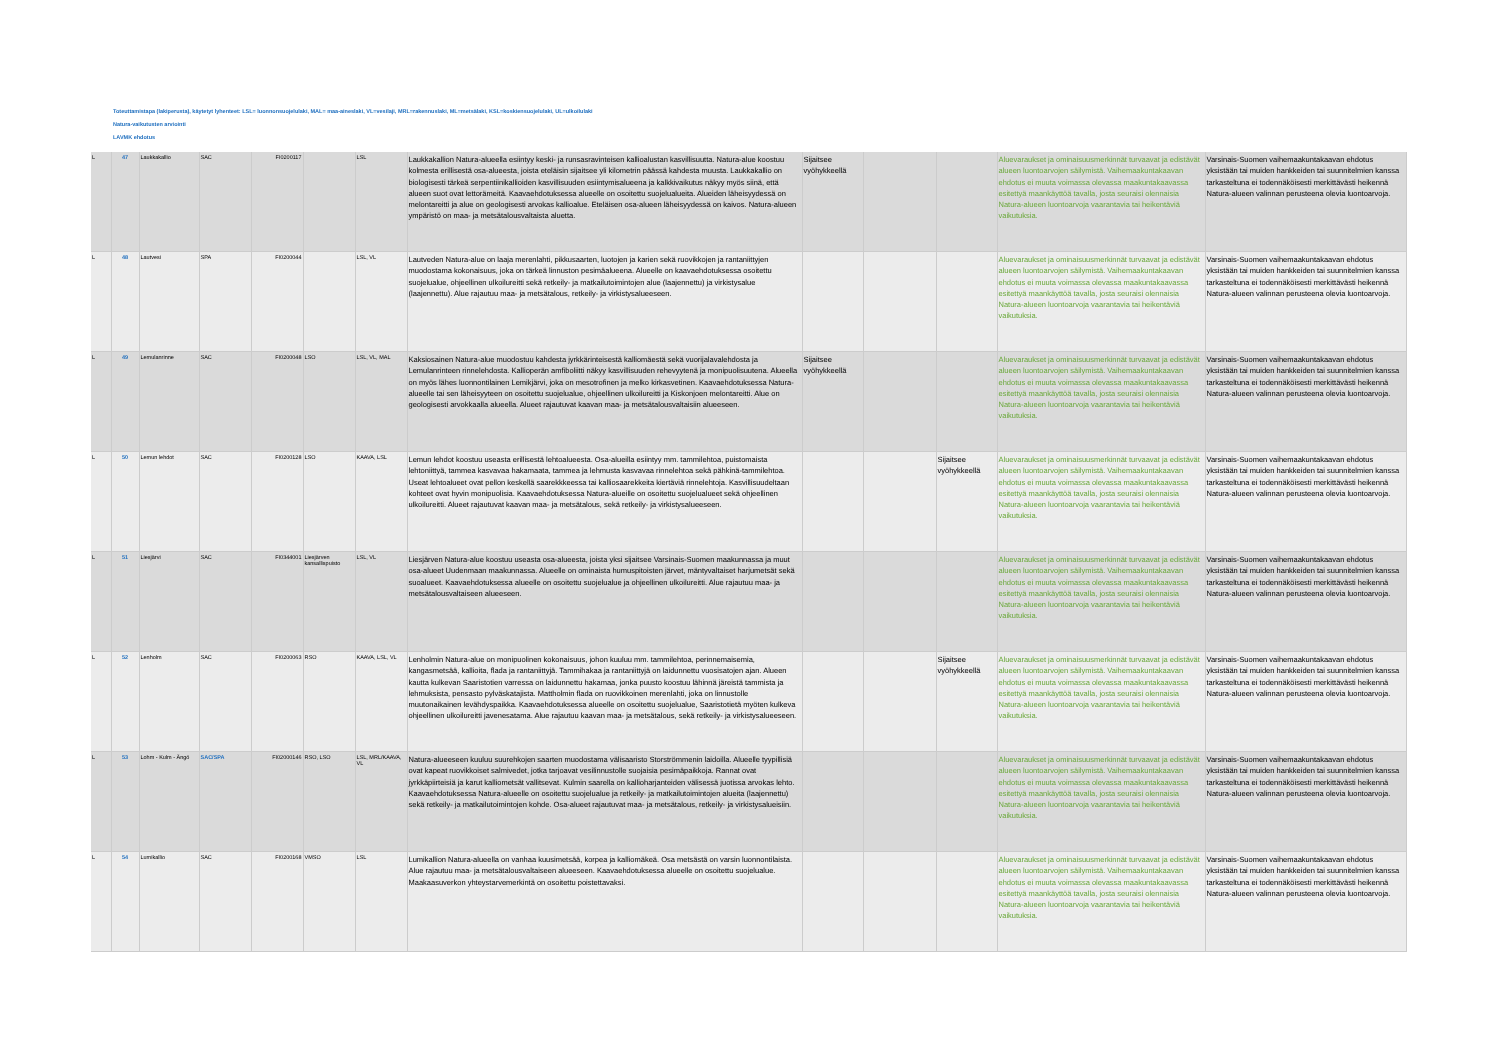Toteuttamistapa (lakiperusta), käytetyt lyhenteet: LSL= luonnonsuojelulaki, MAL= maa-aineslaki, VL=vesilaji, MRL=rakennuslaki, ML=metsälaki, KSL=koskiensuojelulaki, UL=ulkoilulaki
Natura-vaikutusten arviointi
LAVMK ehdotus
| L | 47 | Laukkakallio | SAC | FI0200117 | | LSL | Laukkakallion Natura-alueella esiintyy keski- ja runsasravinteisen kallioalustan kasvillisuutta. Natura-alue koostuu kolmesta erillisestä osa-alueesta, joista eteläisin sijaitsee yli kilometrin päässä kahdesta muusta. Laukkakallio on biologisesti tärkeä serpentiinikallioiden kasvillisuuden esiintymisalueena ja kalkkivaikutus näkyy myös siinä, että alueen suot ovat lettorämeitä. Kaavaehdotuksessa alueelle on osoitettu suojelualueita. Alueiden läheisyydessä on melontareitti ja alue on geologisesti arvokas kallioalue. Eteläisen osa-alueen läheisyydessä on kaivos. Natura-alueen ympäristö on maa- ja metsätalousvaltaista aluetta. | Sijaitsee vyöhykkeellä | | | Aluevaraukset ja ominaisuusmerkinnät turvaavat ja edistävät alueen luontoarvojen säilymistä. Vaihemaakuntakaavan ehdotus ei muuta voimassa olevassa maakuntakaavassa esitettyä maankäyttöä tavalla, josta seuraisi olennaisia Natura-alueen luontoarvoja vaarantavia tai heikentäviä vaikutuksia. | Varsinais-Suomen vaihemaakuntakaavan ehdotus yksistään tai muiden hankkeiden tai suunnitelmien kanssa tarkasteltuna ei todennäköisesti merkittävästi heikennä Natura-alueen valinnan perusteena olevia luontoarvoja. |
| L | 48 | Lautvesi | SPA | FI0200044 | | LSL, VL | Lautveden Natura-alue on laaja merenlahti, pikkusaarten, luotojen ja karien sekä ruovikkojen ja rantaniittyjen muodostama kokonaisuus, joka on tärkeä linnuston pesimäalueena. Alueelle on kaavaehdotuksessa osoitettu suojelualue, ohjeellinen ulkoilureitti sekä retkeily- ja matkailutoimintojen alue (laajennettu) ja virkistysalue (laajennettu). Alue rajautuu maa- ja metsätalous, retkeily- ja virkistysalueeseen. | | | | Aluevaraukset ja ominaisuusmerkinnät turvaavat ja edistävät alueen luontoarvojen säilymistä. Vaihemaakuntakaavan ehdotus ei muuta voimassa olevassa maakuntakaavassa esitettyä maankäyttöä tavalla, josta seuraisi olennaisia Natura-alueen luontoarvoja vaarantavia tai heikentäviä vaikutuksia. | Varsinais-Suomen vaihemaakuntakaavan ehdotus yksistään tai muiden hankkeiden tai suunnitelmien kanssa tarkasteltuna ei todennäköisesti merkittävästi heikennä Natura-alueen valinnan perusteena olevia luontoarvoja. |
| L | 49 | Lemulanrinne | SAC | FI0200048 | LSO | LSL, VL, MAL | Kaksiosainen Natura-alue muodostuu kahdesta jyrkkärinteisestä kalliomäestä sekä vuorijalavalehdosta ja Lemulanrinteen rinnelehdosta. Kallioperän amfiboliitti näkyy kasvillisuuden rehevyytenä ja monipuolisuutena. Alueella on myös lähes luonnontilainen Lemikjärvi, joka on mesotrofinen ja melko kirkasvetinen. Kaavaehdotuksessa Natura-alueelle tai sen läheisyyteen on osoitettu suojelualue, ohjeellinen ulkoilureitti ja Kiskonjoen melontareitti. Alue on geologisesti arvokkaalla alueella. Alueet rajautuvat kaavan maa- ja metsätalousvaltaisiin alueeseen. | Sijaitsee vyöhykkeellä | | | Aluevaraukset ja ominaisuusmerkinnät turvaavat ja edistävät alueen luontoarvojen säilymistä. Vaihemaakuntakaavan ehdotus ei muuta voimassa olevassa maakuntakaavassa esitettyä maankäyttöä tavalla, josta seuraisi olennaisia Natura-alueen luontoarvoja vaarantavia tai heikentäviä vaikutuksia. | Varsinais-Suomen vaihemaakuntakaavan ehdotus yksistään tai muiden hankkeiden tai suunnitelmien kanssa tarkasteltuna ei todennäköisesti merkittävästi heikennä Natura-alueen valinnan perusteena olevia luontoarvoja. |
| L | 50 | Lemun lehdot | SAC | FI0200128 | LSO | KAAVA, LSL | Lemun lehdot koostuu useasta erillisestä lehtoalueesta. Osa-alueilla esiintyy mm. tammilehtoa, puistomaista lehtoniittyä, tammea kasvavaa hakamaata, tammea ja lehmusta kasvavaa rinnelehtoa sekä pähkinä-tammilehtoa. Useat lehtoalueet ovat pellon keskellä saarekkkeessa tai kalliosaarekkeita kiertäviä rinnelehtoja. Kasvillisuudeltaan kohteet ovat hyvin monipuolisia. Kaavaehdotuksessa Natura-alueille on osoitettu suojelualueet sekä ohjeellinen ulkoilureitti. Alueet rajautuvat kaavan maa- ja metsätalous, sekä retkeily- ja virkistysalueeseen. | | | Sijaitsee vyöhykkeellä | Aluevaraukset ja ominaisuusmerkinnät turvaavat ja edistävät alueen luontoarvojen säilymistä. Vaihemaakuntakaavan ehdotus ei muuta voimassa olevassa maakuntakaavassa esitettyä maankäyttöä tavalla, josta seuraisi olennaisia Natura-alueen luontoarvoja vaarantavia tai heikentäviä vaikutuksia. | Varsinais-Suomen vaihemaakuntakaavan ehdotus yksistään tai muiden hankkeiden tai suunnitelmien kanssa tarkasteltuna ei todennäköisesti merkittävästi heikennä Natura-alueen valinnan perusteena olevia luontoarvoja. |
| L | 51 | Liesjärvi | SAC | FI0344001 | Liesjärven kansallispuisto | LSL, VL | Liesjärven Natura-alue koostuu useasta osa-alueesta, joista yksi sijaitsee Varsinais-Suomen maakunnassa ja muut osa-alueet Uudenmaan maakunnassa. Alueelle on ominaista humuspitoisten järvet, mäntyvaltaiset harjumetsät sekä suoalueet. Kaavaehdotuksessa alueelle on osoitettu suojelualue ja ohjeellinen ulkoilureitti. Alue rajautuu maa- ja metsätalousvaltaiseen alueeseen. | | | | Aluevaraukset ja ominaisuusmerkinnät turvaavat ja edistävät alueen luontoarvojen säilymistä. Vaihemaakuntakaavan ehdotus ei muuta voimassa olevassa maakuntakaavassa esitettyä maankäyttöä tavalla, josta seuraisi olennaisia Natura-alueen luontoarvoja vaarantavia tai heikentäviä vaikutuksia. | Varsinais-Suomen vaihemaakuntakaavan ehdotus yksistään tai muiden hankkeiden tai suunnitelmien kanssa tarkasteltuna ei todennäköisesti merkittävästi heikennä Natura-alueen valinnan perusteena olevia luontoarvoja. |
| L | 52 | Lenholm | SAC | FI0200063 | RSO | KAAVA, LSL, VL | Lenholmin Natura-alue on monipuolinen kokonaisuus, johon kuuluu mm. tammilehtoa, perinnemaisemia, kangasmetsää, kallioita, flada ja rantaniittyjä. Tammihakaa ja rantaniittyjä on laidunnettu vuosisatojen ajan. Alueen kautta kulkevan Saaristotien varressa on laidunnettu hakamaa, jonka puusto koostuu lähinnä järeistä tammista ja lehmuksista, pensasto pylväskatajista. Mattholmin flada on ruovikkoinen merenlahti, joka on linnustolle muutonaikainen levähdyspaikka. Kaavaehdotuksessa alueelle on osoitettu suojelualue, Saaristotietä myöten kulkeva ohjeellinen ulkoilureitti javenesatama. Alue rajautuu kaavan maa- ja metsätalous, sekä retkeily- ja virkistysalueeseen. | | | Sijaitsee vyöhykkeellä | Aluevaraukset ja ominaisuusmerkinnät turvaavat ja edistävät alueen luontoarvojen säilymistä. Vaihemaakuntakaavan ehdotus ei muuta voimassa olevassa maakuntakaavassa esitettyä maankäyttöä tavalla, josta seuraisi olennaisia Natura-alueen luontoarvoja vaarantavia tai heikentäviä vaikutuksia. | Varsinais-Suomen vaihemaakuntakaavan ehdotus yksistään tai muiden hankkeiden tai suunnitelmien kanssa tarkasteltuna ei todennäköisesti merkittävästi heikennä Natura-alueen valinnan perusteena olevia luontoarvoja. |
| L | 53 | Lohm - Kulm - Ängö | SAC/SPA | FI02000146 | RSO, LSO | LSL, MRL/KAAVA, VL | Natura-alueeseen kuuluu suurehkojen saarten muodostama välisaaristo Storströmmenin laidoilla. Alueelle tyypillisiä ovat kapeat ruovikkoiset salmivedet, jotka tarjoavat vesilinnustolle suojaisia pesimäpaikkoja. Rannat ovat jyrkkäpiirteisiä ja karut kalliometsät vallitsevat. Kulmin saarella on kallioharjanteiden välisessä juotissa arvokas lehto. Kaavaehdotuksessa Natura-alueelle on osoitettu suojelualue ja retkeily- ja matkailutoimintojen alueita (laajennettu) sekä retkeily- ja matkailutoimintojen kohde. Osa-alueet rajautuvat maa- ja metsätalous, retkeily- ja virkistysalueisiin. | | | | Aluevaraukset ja ominaisuusmerkinnät turvaavat ja edistävät alueen luontoarvojen säilymistä. Vaihemaakuntakaavan ehdotus ei muuta voimassa olevassa maakuntakaavassa esitettyä maankäyttöä tavalla, josta seuraisi olennaisia Natura-alueen luontoarvoja vaarantavia tai heikentäviä vaikutuksia. | Varsinais-Suomen vaihemaakuntakaavan ehdotus yksistään tai muiden hankkeiden tai suunnitelmien kanssa tarkasteltuna ei todennäköisesti merkittävästi heikennä Natura-alueen valinnan perusteena olevia luontoarvoja. |
| L | 54 | Lumikallio | SAC | FI0200168 | VMSO | LSL | Lumikallion Natura-alueella on vanhaa kuusimetsää, korpea ja kalliomäkeä. Osa metsästä on varsin luonnontilaista. Alue rajautuu maa- ja metsätalousvaltaiseen alueeseen. Kaavaehdotuksessa alueelle on osoitettu suojelualue. Maakaasuverkon yhteystarvemerkintä on osoitettu poistettavaksi. | | | | Aluevaraukset ja ominaisuusmerkinnät turvaavat ja edistävät alueen luontoarvojen säilymistä. Vaihemaakuntakaavan ehdotus ei muuta voimassa olevassa maakuntakaavassa esitettyä maankäyttöä tavalla, josta seuraisi olennaisia Natura-alueen luontoarvoja vaarantavia tai heikentäviä vaikutuksia. | Varsinais-Suomen vaihemaakuntakaavan ehdotus yksistään tai muiden hankkeiden tai suunnitelmien kanssa tarkasteltuna ei todennäköisesti merkittävästi heikennä Natura-alueen valinnan perusteena olevia luontoarvoja. |